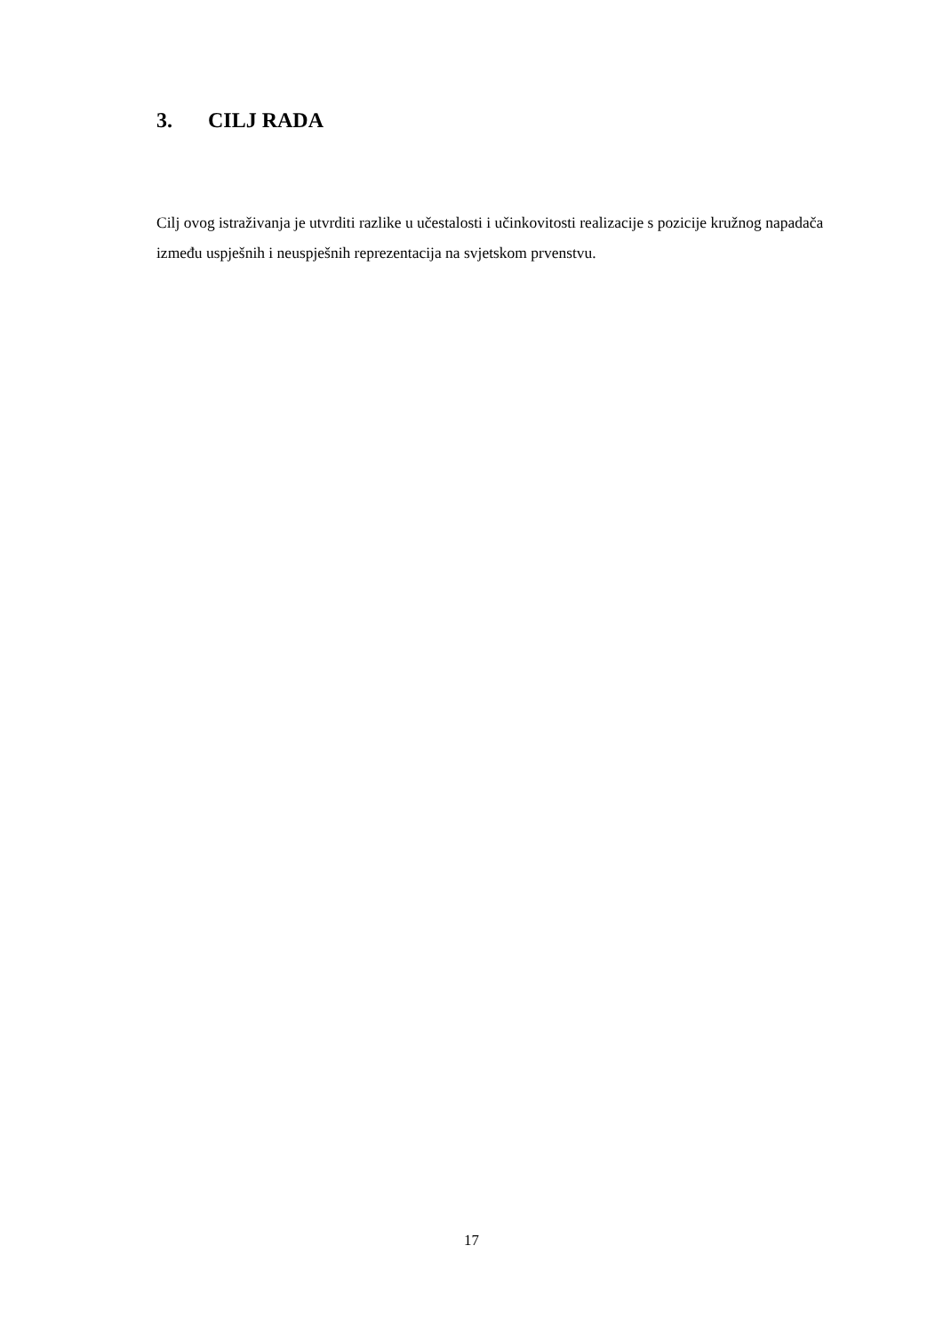3. CILJ RADA
Cilj ovog istraživanja je utvrditi razlike u učestalosti i učinkovitosti realizacije s pozicije kružnog napadača između uspješnih i neuspješnih reprezentacija na svjetskom prvenstvu.
17